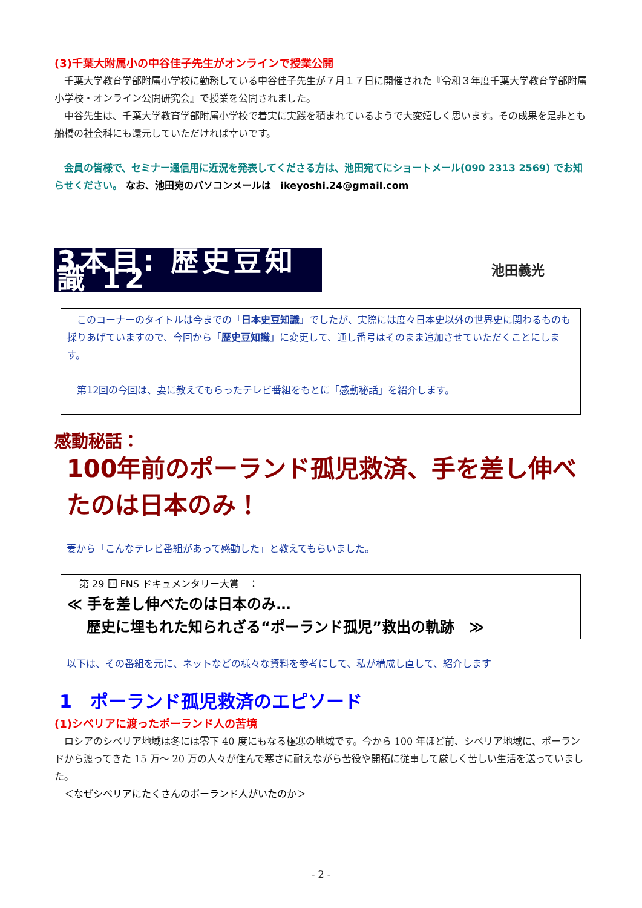(3)千葉大附属小の中谷佳子先生がオンラインで授業公開
　千葉大学教育学部附属小学校に勤務している中谷佳子先生が７月１７日に開催された『令和３年度千葉大学教育学部附属小学校・オンライン公開研究会』で授業を公開されました。
　中谷先生は、千葉大学教育学部附属小学校で着実に実践を積まれているようで大変嬉しく思います。その成果を是非とも船橋の社会科にも還元していただければ幸いです。
　会員の皆様で、セミナー通信用に近況を発表してくださる方は、池田宛てにショートメール(090 2313 2569) でお知らせください。 なお、池田宛のパソコンメールは　ikeyoshi.24@gmail.com
3本目: 歴史豆知識 12 池田義光
　このコーナーのタイトルは今までの「日本史豆知識」でしたが、実際には度々日本史以外の世界史に関わるものも採りあげていますので、今回から「歴史豆知識」に変更して、通し番号はそのまま追加させていただくことにします。
　第12回の今回は、妻に教えてもらったテレビ番組をもとに「感動秘話」を紹介します。
感動秘話：
100年前のポーランド孤児救済、手を差し伸べたのは日本のみ！
妻から「こんなテレビ番組があって感動した」と教えてもらいました。
第 29 回 FNS ドキュメンタリー大賞　：
≪ 手を差し伸べたのは日本のみ…
　 歴史に埋もれた知られざる“ポーランド孤児”救出の軌跡　≫
以下は、その番組を元に、ネットなどの様々な資料を参考にして、私が構成し直して、紹介します
1　ポーランド孤児救済のエピソード
(1)シベリアに渡ったポーランド人の苦境
　ロシアのシベリア地域は冬には零下 40 度にもなる極寒の地域です。今から 100 年ほど前、シベリア地域に、ポーランドから渡ってきた 15 万～ 20 万の人々が住んで寒さに耐えながら苦役や開拓に従事して厳しく苦しい生活を送っていました。
　＜なぜシベリアにたくさんのポーランド人がいたのか＞
- 2 -